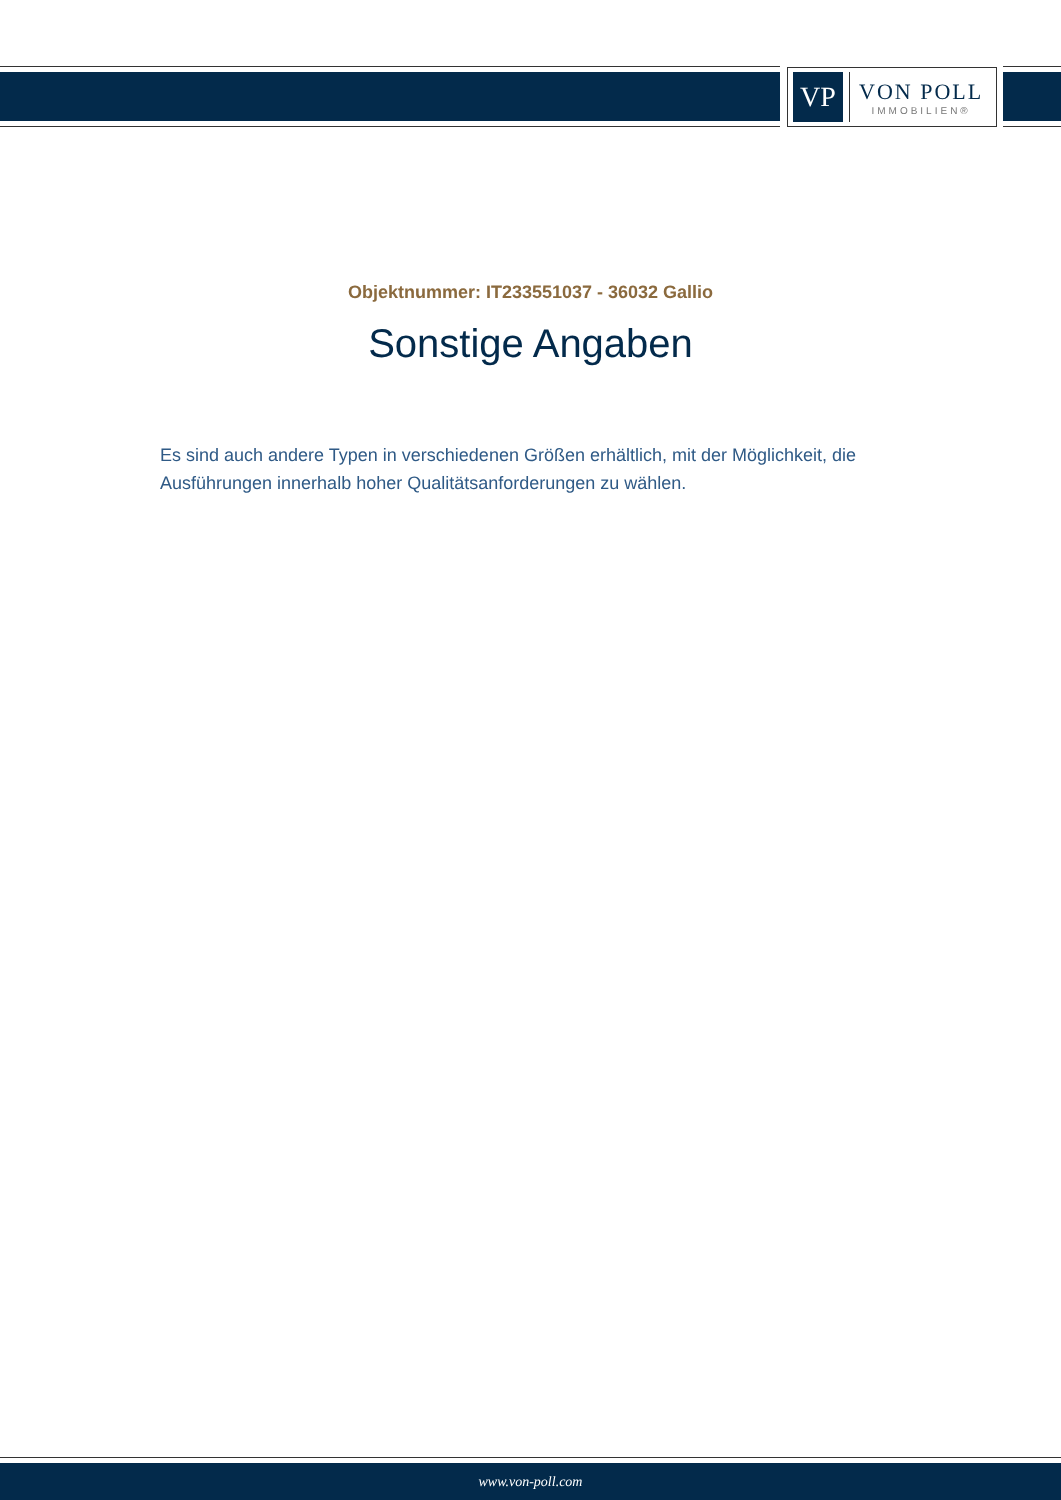VP
VON POLL
IMMOBILIEN®
Objektnummer: IT233551037 - 36032 Gallio
Sonstige Angaben
Es sind auch andere Typen in verschiedenen Größen erhältlich, mit der Möglichkeit, die Ausführungen innerhalb hoher Qualitätsanforderungen zu wählen.
www.von-poll.com